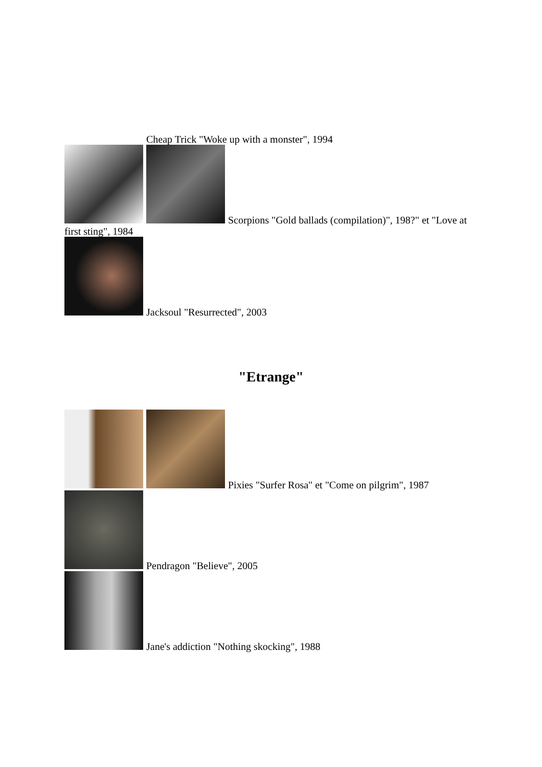Cheap Trick "Woke up with a monster", 1994
Scorpions "Gold ballads (compilation)", 198?" et "Love at first sting", 1984
Jacksoul "Resurrected", 2003
"Etrange"
Pixies "Surfer Rosa" et "Come on pilgrim", 1987
Pendragon "Believe", 2005
Jane's addiction "Nothing skocking", 1988